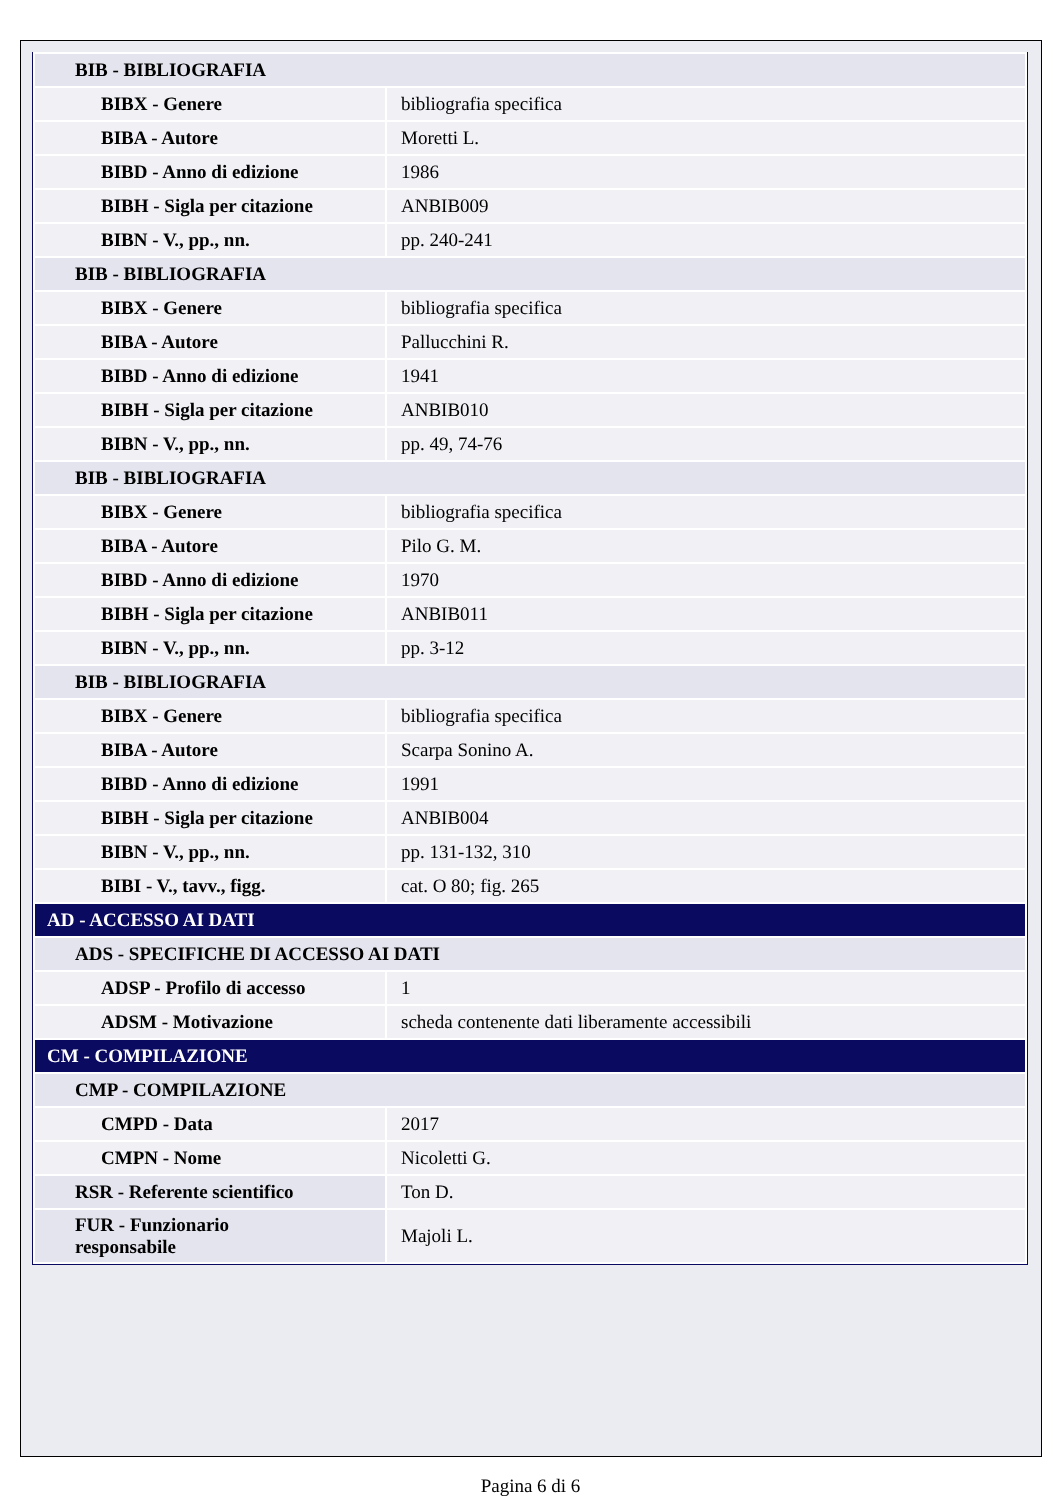| BIB - BIBLIOGRAFIA | |
| BIBX - Genere | bibliografia specifica |
| BIBA - Autore | Moretti L. |
| BIBD - Anno di edizione | 1986 |
| BIBH - Sigla per citazione | ANBIB009 |
| BIBN - V., pp., nn. | pp. 240-241 |
| BIB - BIBLIOGRAFIA | |
| BIBX - Genere | bibliografia specifica |
| BIBA - Autore | Pallucchini R. |
| BIBD - Anno di edizione | 1941 |
| BIBH - Sigla per citazione | ANBIB010 |
| BIBN - V., pp., nn. | pp. 49, 74-76 |
| BIB - BIBLIOGRAFIA | |
| BIBX - Genere | bibliografia specifica |
| BIBA - Autore | Pilo G. M. |
| BIBD - Anno di edizione | 1970 |
| BIBH - Sigla per citazione | ANBIB011 |
| BIBN - V., pp., nn. | pp. 3-12 |
| BIB - BIBLIOGRAFIA | |
| BIBX - Genere | bibliografia specifica |
| BIBA - Autore | Scarpa Sonino A. |
| BIBD - Anno di edizione | 1991 |
| BIBH - Sigla per citazione | ANBIB004 |
| BIBN - V., pp., nn. | pp. 131-132, 310 |
| BIBI - V., tavv., figg. | cat. O 80; fig. 265 |
| AD - ACCESSO AI DATI | |
| ADS - SPECIFICHE DI ACCESSO AI DATI | |
| ADSP - Profilo di accesso | 1 |
| ADSM - Motivazione | scheda contenente dati liberamente accessibili |
| CM - COMPILAZIONE | |
| CMP - COMPILAZIONE | |
| CMPD - Data | 2017 |
| CMPN - Nome | Nicoletti G. |
| RSR - Referente scientifico | Ton D. |
| FUR - Funzionario responsabile | Majoli L. |
Pagina 6 di 6